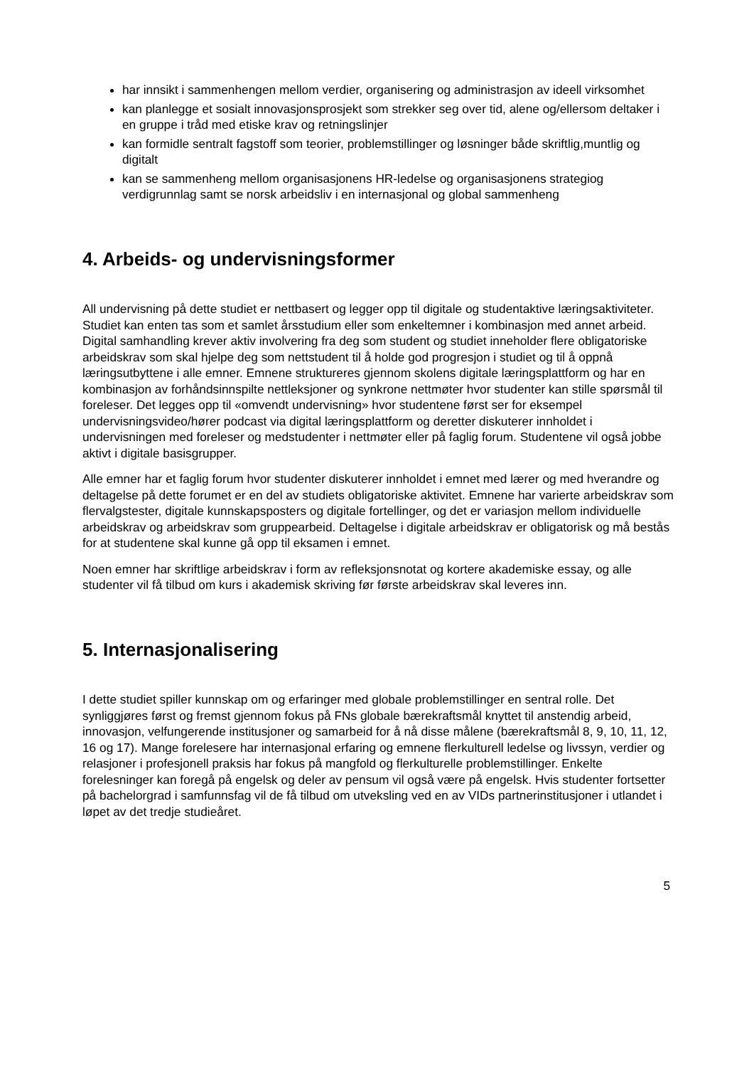har innsikt i sammenhengen mellom verdier, organisering og administrasjon av ideell virksomhet
kan planlegge et sosialt innovasjonsprosjekt som strekker seg over tid, alene og/ellersom deltaker i en gruppe i tråd med etiske krav og retningslinjer
kan formidle sentralt fagstoff som teorier, problemstillinger og løsninger både skriftlig,muntlig og digitalt
kan se sammenheng mellom organisasjonens HR-ledelse og organisasjonens strategiog verdigrunnlag samt se norsk arbeidsliv i en internasjonal og global sammenheng
4. Arbeids- og undervisningsformer
All undervisning på dette studiet er nettbasert og legger opp til digitale og studentaktive læringsaktiviteter. Studiet kan enten tas som et samlet årsstudium eller som enkeltemner i kombinasjon med annet arbeid. Digital samhandling krever aktiv involvering fra deg som student og studiet inneholder flere obligatoriske arbeidskrav som skal hjelpe deg som nettstudent til å holde god progresjon i studiet og til å oppnå læringsutbyttene i alle emner. Emnene struktureres gjennom skolens digitale læringsplattform og har en kombinasjon av forhåndsinnspilte nettleksjoner og synkrone nettmøter hvor studenter kan stille spørsmål til foreleser. Det legges opp til «omvendt undervisning» hvor studentene først ser for eksempel undervisningsvideo/hører podcast via digital læringsplattform og deretter diskuterer innholdet i undervisningen med foreleser og medstudenter i nettmøter eller på faglig forum. Studentene vil også jobbe aktivt i digitale basisgrupper.
Alle emner har et faglig forum hvor studenter diskuterer innholdet i emnet med lærer og med hverandre og deltagelse på dette forumet er en del av studiets obligatoriske aktivitet. Emnene har varierte arbeidskrav som flervalgstester, digitale kunnskapsposters og digitale fortellinger, og det er variasjon mellom individuelle arbeidskrav og arbeidskrav som gruppearbeid. Deltagelse i digitale arbeidskrav er obligatorisk og må bestås for at studentene skal kunne gå opp til eksamen i emnet.
Noen emner har skriftlige arbeidskrav i form av refleksjonsnotat og kortere akademiske essay, og alle studenter vil få tilbud om kurs i akademisk skriving før første arbeidskrav skal leveres inn.
5. Internasjonalisering
I dette studiet spiller kunnskap om og erfaringer med globale problemstillinger en sentral rolle. Det synliggjøres først og fremst gjennom fokus på FNs globale bærekraftsmål knyttet til anstendig arbeid, innovasjon, velfungerende institusjoner og samarbeid for å nå disse målene (bærekraftsmål 8, 9, 10, 11, 12, 16 og 17). Mange forelesere har internasjonal erfaring og emnene flerkulturell ledelse og livssyn, verdier og relasjoner i profesjonell praksis har fokus på mangfold og flerkulturelle problemstillinger. Enkelte forelesninger kan foregå på engelsk og deler av pensum vil også være på engelsk. Hvis studenter fortsetter på bachelorgrad i samfunnsfag vil de få tilbud om utveksling ved en av VIDs partnerinstitusjoner i utlandet i løpet av det tredje studieåret.
5